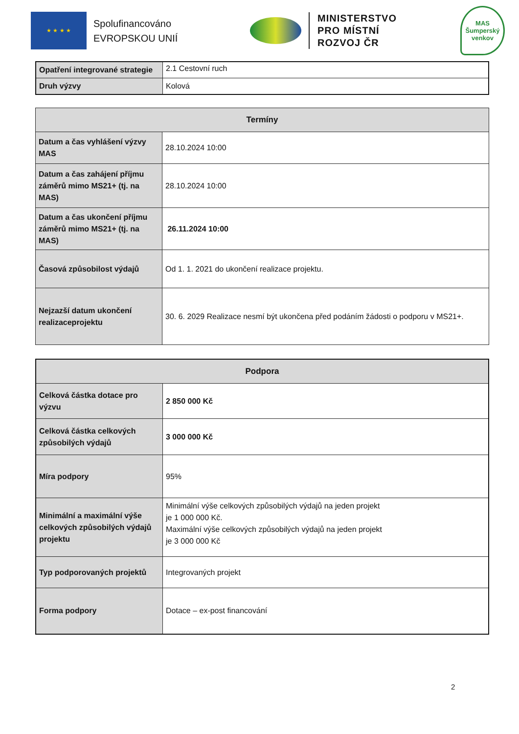★ ★ ★ ★
Spolufinancováno
EVROPSKOU UNIÍ
MINISTERSTVO
PRO MÍSTNÍ
ROZVOJ ČR
MAS
Šumperský
venkov
| Opatření integrované strategie | 2.1 Cestovní ruch |
| Druh výzvy | Kolová |
| Termíny | |
| --- | --- |
| Datum a čas vyhlášení výzvy MAS | 28.10.2024 10:00 |
| Datum a čas zahájení příjmu záměrů mimo MS21+ (tj. na MAS) | 28.10.2024 10:00 |
| Datum a čas ukončení příjmu záměrů mimo MS21+ (tj. na MAS) | 26.11.2024 10:00 |
| Časová způsobilost výdajů | Od 1. 1. 2021 do ukončení realizace projektu. |
| Nejzazší datum ukončení realizaceprojektu | 30. 6. 2029 Realizace nesmí být ukončena před podáním žádosti o podporu v MS21+. |
| Podpora | |
| --- | --- |
| Celková částka dotace pro výzvu | 2 850 000 Kč |
| Celková částka celkových způsobilých výdajů | 3 000 000 Kč |
| Míra podpory | 95% |
| Minimální a maximální výše celkových způsobilých výdajů projektu | Minimální výše celkových způsobilých výdajů na jeden projekt je 1 000 000 Kč. Maximální výše celkových způsobilých výdajů na jeden projekt je 3 000 000 Kč |
| Typ podporovaných projektů | Integrovaných projekt |
| Forma podpory | Dotace – ex-post financování |
2